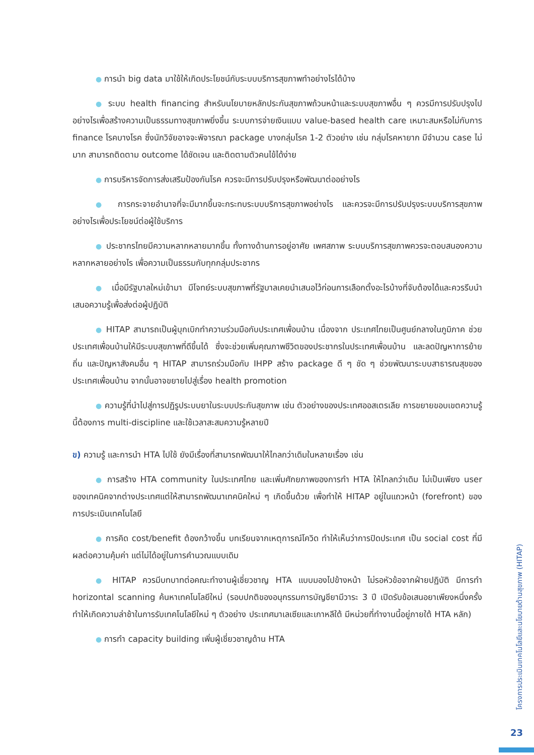● การนำ big data มาใช้ให้เกิดประโยชน์กับระบบบริการสุขภาพทำอย่างไรได้บ้าง
● ระบบ health financing สำหรับนโยบายหลักประกันสุขภาพถ้วนหน้าและระบบสุขภาพอื่น ๆ ควรมีการปรับปรุงไปอย่างไรเพื่อสร้างความเป็นธรรมทางสุขภาพยิ่งขึ้น ระบบการจ่ายเงินแบบ value-based health care เหมาะสมหรือไม่กับการ finance โรคบางโรค ซึ่งนักวิจัยอาจจะพิจารณา package บางกลุ่มโรค 1-2 ตัวอย่าง เช่น กลุ่มโรคหายาก มีจำนวน case ไม่มาก สามารถติดตาม outcome ได้ชัดเจน และติดตามตัวคนไข้ได้ง่าย
● การบริหารจัดการส่งเสริมป้องกันโรค ควรจะมีการปรับปรุงหรือพัฒนาต่ออย่างไร
● การกระจายอำนาจที่จะมีมากขึ้นจะกระทบระบบบริการสุขภาพอย่างไร และควรจะมีการปรับปรุงระบบบริการสุขภาพอย่างไรเพื่อประโยชน์ต่อผู้ใช้บริการ
● ประชากรไทยมีความหลากหลายมากขึ้น ทั้งทางด้านการอยู่อาศัย เพศสภาพ ระบบบริการสุขภาพควรจะตอบสนองความหลากหลายอย่างไร เพื่อความเป็นธรรมกับทุกกลุ่มประชากร
● เมื่อมีรัฐบาลใหม่เข้ามา มีโจทย์ระบบสุขภาพที่รัฐบาลเคยนำเสนอไว้ก่อนการเลือกตั้งอะไรบ้างที่จับต้องได้และควรรีบนำเสนอความรู้เพื่อส่งต่อผู้ปฏิบัติ
● HITAP สามารถเป็นผู้บุกเบิกทำความร่วมมือกับประเทศเพื่อนบ้าน เนื่องจาก ประเทศไทยเป็นศูนย์กลางในภูมิภาค ช่วยประเทศเพื่อนบ้านให้มีระบบสุขภาพที่ดีขึ้นได้ ซึ่งจะช่วยเพิ่มคุณภาพชีวิตของประชากรในประเทศเพื่อนบ้าน และลดปัญหาการย้ายถิ่น และปัญหาสังคมอื่น ๆ HITAP สามารถร่วมมือกับ IHPP สร้าง package ดี ๆ ชัด ๆ ช่วยพัฒนาระบบสาธารณสุขของประเทศเพื่อนบ้าน จากนั้นอาจขยายไปสู่เรื่อง health promotion
● ความรู้ที่นำไปสู่การปฏิรูประบบยาในระบบประกันสุขภาพ เช่น ตัวอย่างของประเทศออสเตรเลีย การขยายขอบเขตความรู้นี้ต้องการ multi-discipline และใช้เวลาสะสมความรู้หลายปี
ข) ความรู้ และการนำ HTA ไปใช้ ยังมีเรื่องที่สามารถพัฒนาให้ไกลกว่าเดิมในหลายเรื่อง เช่น
● การสร้าง HTA community ในประเทศไทย และเพิ่มศักยภาพของการทำ HTA ให้ไกลกว่าเดิม ไม่เป็นเพียง user ของเทคนิคจากต่างประเทศแต่ให้สามารถพัฒนาเทคนิคใหม่ ๆ เกิดขึ้นด้วย เพื่อทำให้ HITAP อยู่ในแถวหน้า (forefront) ของการประเมินเทคโนโลยี
● การคิด cost/benefit ต้องกว้างขึ้น บทเรียนจากเหตุการณ์โควิด ทำให้เห็นว่าการปิดประเทศ เป็น social cost ที่มีผลต่อความคุ้มค่า แต่ไม่ได้อยู่ในการคำนวณแบบเดิม
● HITAP ควรมีบทบาทต่อคณะทำงานผู้เชี่ยวชาญ HTA แบบมองไปข้างหน้า ไม่รอหัวข้อจากฝ่ายปฏิบัติ มีการทำ horizontal scanning ค้นหาเทคโนโลยีใหม่ (รอบปกติของอนุกรรมการบัญชียามีวาระ 3 ปี เปิดรับข้อเสนอยาเพียงหนึ่งครั้ง ทำให้เกิดความล่าช้าในการรับเทคโนโลยีใหม่ ๆ ตัวอย่าง ประเทศมาเลเซียและเกาหลีใต้ มีหน่วยที่ทำงานนี้อยู่ภายใต้ HTA หลัก)
● การทำ capacity building เพิ่มผู้เชี่ยวชาญด้าน HTA
โครงการประเมินเทคโนโลยีและนโยบายด้านสุขภาพ (HITAP)
23